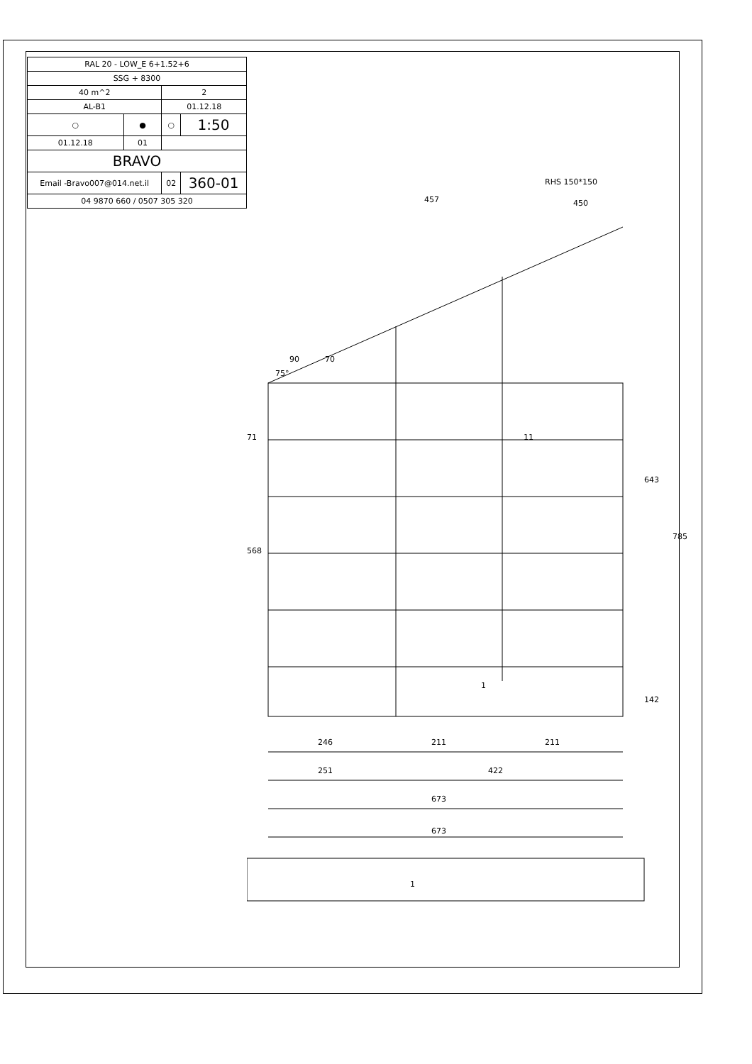| RAL 20 - LOW_E 6+1.52+6 | | | |
| SSG + 8300 | | | |
| 40 m^2 | | 2 | |
| AL-B1 | | 01.12.18 | |
| ○ | ● | ○ | 1:50 |
| 01.12.18 | 01 | | |
| BRAVO | | | |
| Email -Bravo007@014.net.il | | 02 | 360-01 |
| 04 9870 660 / 0507 305 320 | | | |
457
90
70
75°
643
785
142
568
71
246
211
211
251
422
673
673
RHS 150*150
450
11
1
1